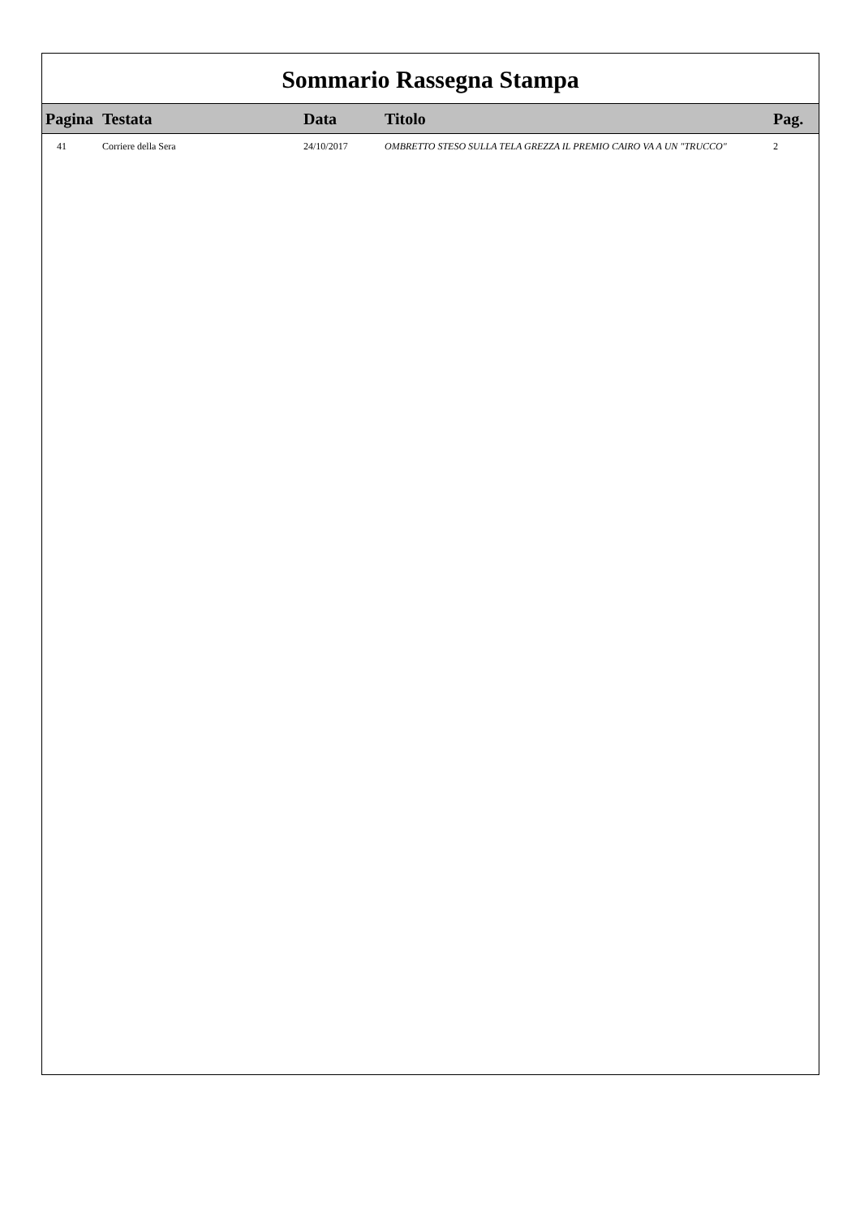Sommario Rassegna Stampa
| Pagina | Testata | Data | Titolo | Pag. |
| --- | --- | --- | --- | --- |
| 41 | Corriere della Sera | 24/10/2017 | OMBRETTO STESO SULLA TELA GREZZA IL PREMIO CAIRO VA A UN "TRUCCO" | 2 |